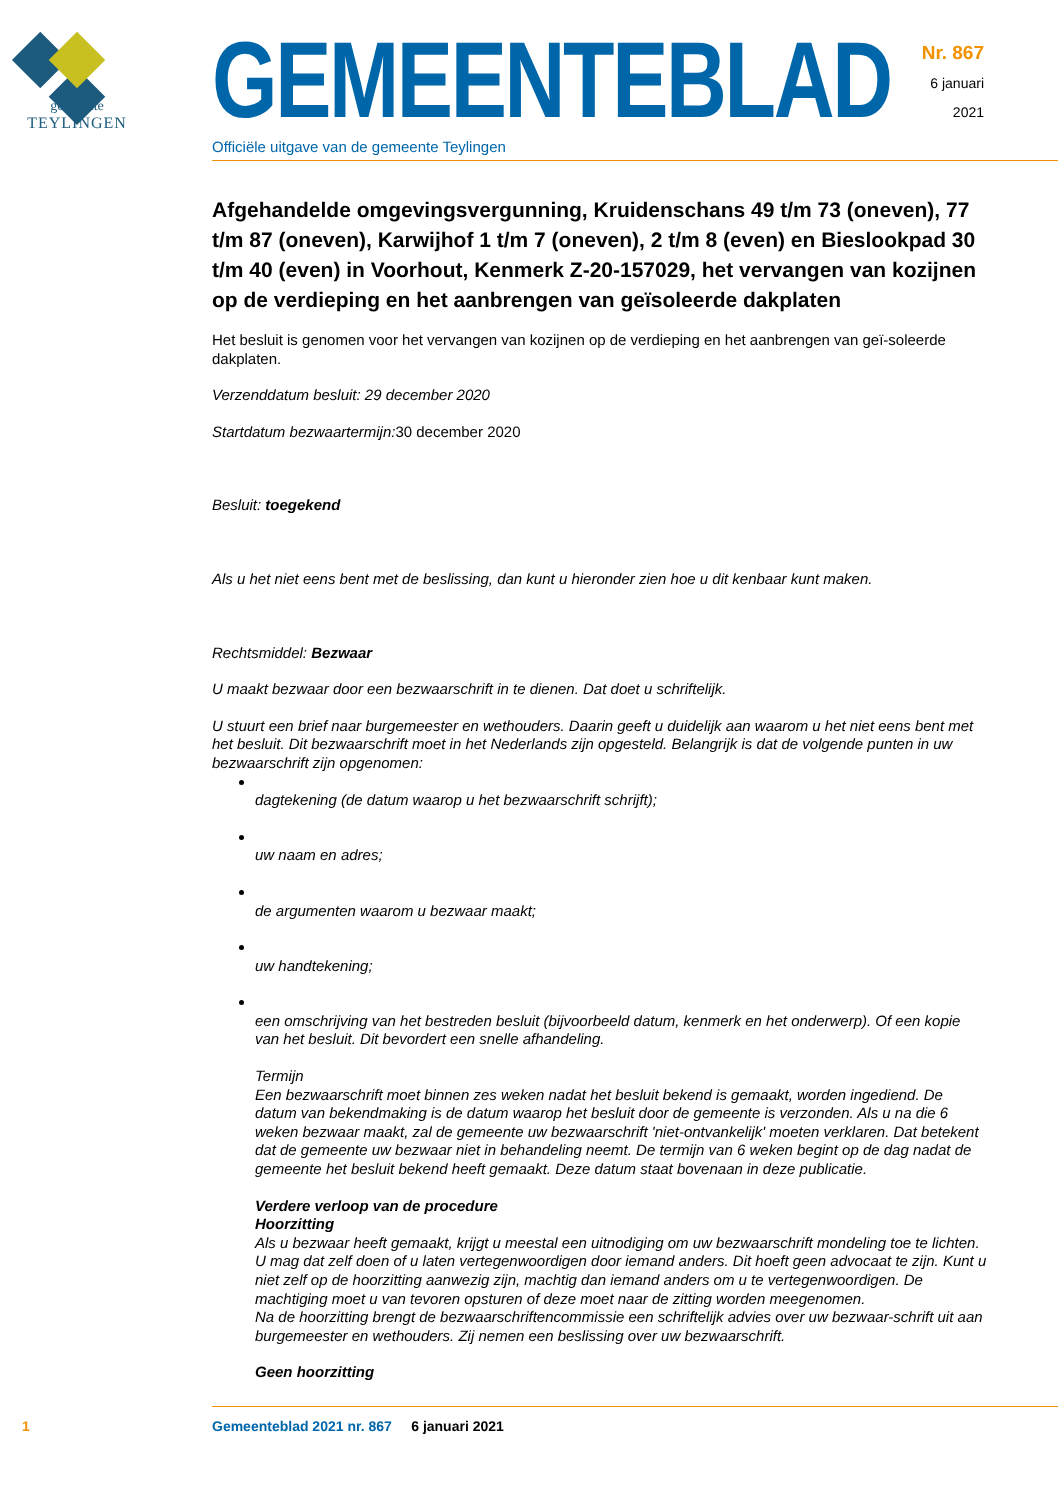gemeente
TEYLINGEN
GEMEENTEBLAD
Officiële uitgave van de gemeente Teylingen
Nr. 867
6 januari
2021
Afgehandelde omgevingsvergunning, Kruidenschans 49 t/m 73 (oneven), 77 t/m 87 (oneven), Karwijhof 1 t/m 7 (oneven), 2 t/m 8 (even) en Bieslookpad 30 t/m 40 (even) in Voorhout, Kenmerk Z-20-157029, het vervangen van kozijnen op de verdieping en het aanbrengen van geïsoleerde dakplaten
Het besluit is genomen voor het vervangen van kozijnen op de verdieping en het aanbrengen van geï-soleerde dakplaten.
Verzenddatum besluit: 29 december 2020
Startdatum bezwaartermijn: 30 december 2020
Besluit: toegekend
Als u het niet eens bent met de beslissing, dan kunt u hieronder zien hoe u dit kenbaar kunt maken.
Rechtsmiddel: Bezwaar
U maakt bezwaar door een bezwaarschrift in te dienen. Dat doet u schriftelijk.
U stuurt een brief naar burgemeester en wethouders. Daarin geeft u duidelijk aan waarom u het niet eens bent met het besluit. Dit bezwaarschrift moet in het Nederlands zijn opgesteld. Belangrijk is dat de volgende punten in uw bezwaarschrift zijn opgenomen:
dagtekening (de datum waarop u het bezwaarschrift schrijft);
uw naam en adres;
de argumenten waarom u bezwaar maakt;
uw handtekening;
een omschrijving van het bestreden besluit (bijvoorbeeld datum, kenmerk en het onderwerp). Of een kopie van het besluit. Dit bevordert een snelle afhandeling.
Termijn
Een bezwaarschrift moet binnen zes weken nadat het besluit bekend is gemaakt, worden ingediend. De datum van bekendmaking is de datum waarop het besluit door de gemeente is verzonden. Als u na die 6 weken bezwaar maakt, zal de gemeente uw bezwaarschrift 'niet-ontvankelijk' moeten verklaren. Dat betekent dat de gemeente uw bezwaar niet in behandeling neemt. De termijn van 6 weken begint op de dag nadat de gemeente het besluit bekend heeft gemaakt. Deze datum staat bovenaan in deze publicatie.
Verdere verloop van de procedure
Hoorzitting
Als u bezwaar heeft gemaakt, krijgt u meestal een uitnodiging om uw bezwaarschrift mondeling toe te lichten. U mag dat zelf doen of u laten vertegenwoordigen door iemand anders. Dit hoeft geen advocaat te zijn. Kunt u niet zelf op de hoorzitting aanwezig zijn, machtig dan iemand anders om u te vertegenwoordigen. De machtiging moet u van tevoren opsturen of deze moet naar de zitting worden meegenomen.
Na de hoorzitting brengt de bezwaarschriftencommissie een schriftelijk advies over uw bezwaar-schrift uit aan burgemeester en wethouders. Zij nemen een beslissing over uw bezwaarschrift.
Geen hoorzitting
1 Gemeenteblad 2021 nr. 867 6 januari 2021